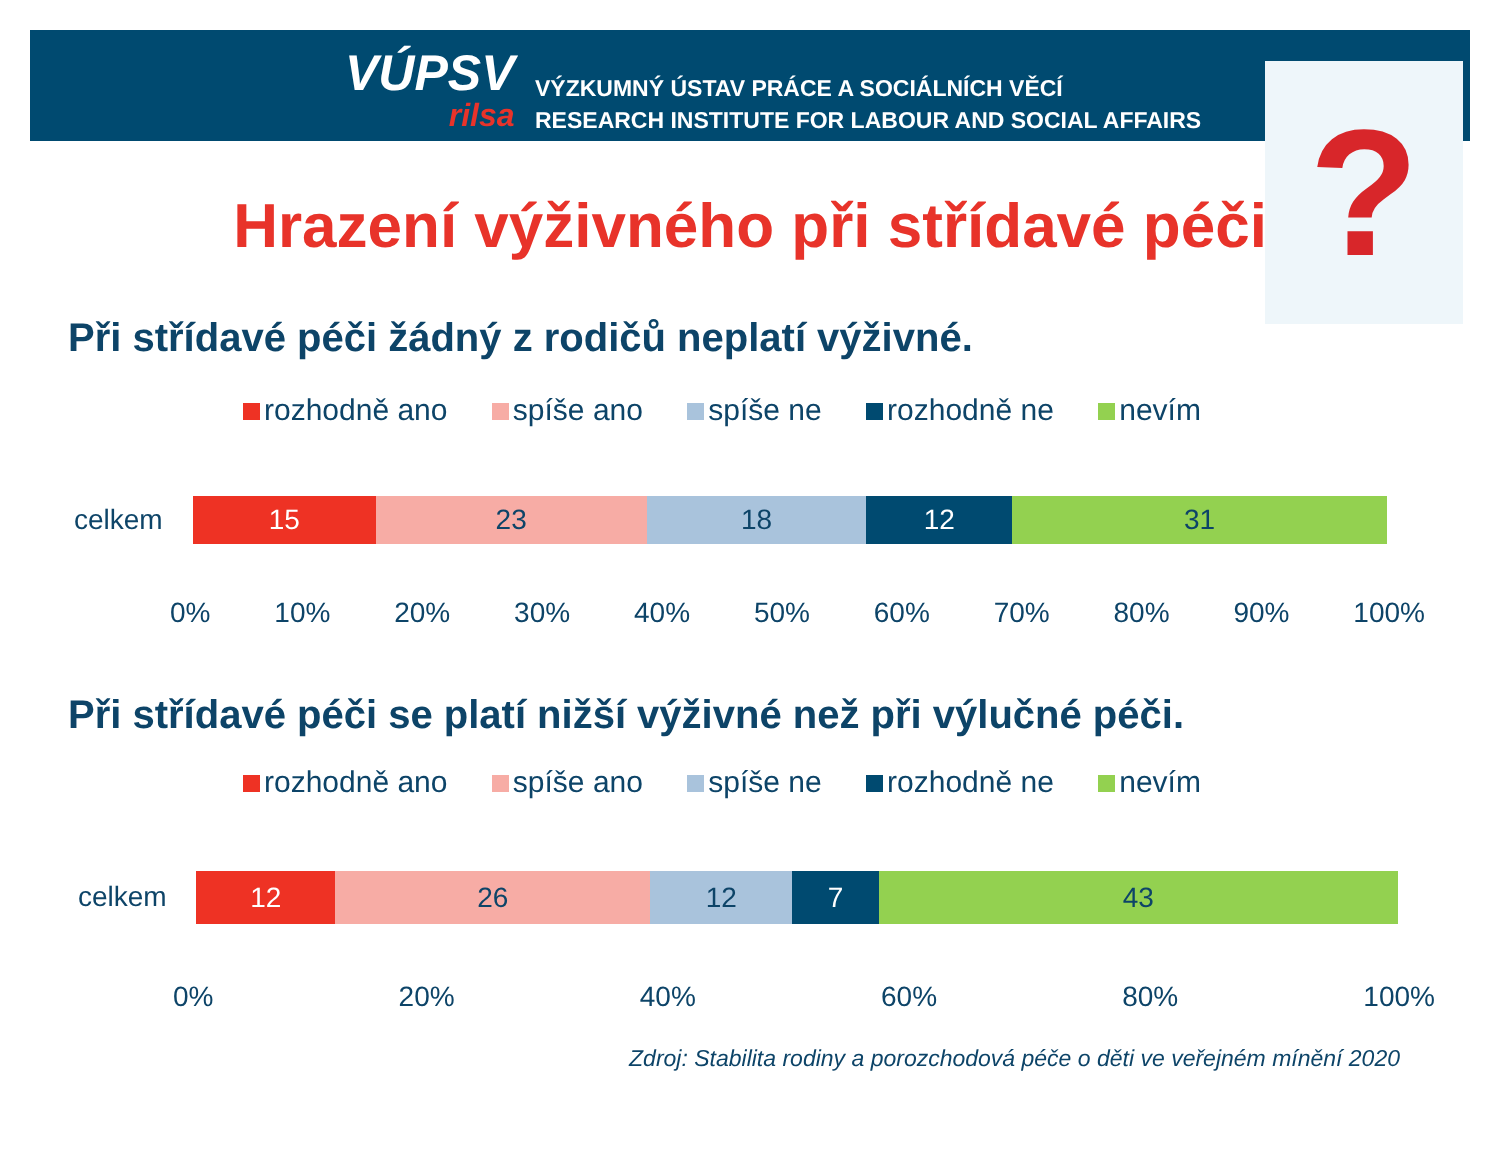VÚPSV
rilsa
VÝZKUMNÝ ÚSTAV PRÁCE A SOCIÁLNÍCH VĚCÍ
RESEARCH INSTITUTE FOR LABOUR AND SOCIAL AFFAIRS
?
Hrazení výživného při střídavé péči
Při střídavé péči žádný z rodičů neplatí výživné.
rozhodně ano spíše ano spíše ne rozhodně ne nevím
celkem
15 23 18 12 31
0% 10% 20% 30% 40% 50% 60% 70% 80% 90% 100%
Při střídavé péči se platí nižší výživné než při výlučné péči.
rozhodně ano spíše ano spíše ne rozhodně ne nevím
celkem
12 26 12 7 43
0% 20% 40% 60% 80% 100%
Zdroj: Stabilita rodiny a porozchodová péče o děti ve veřejném mínění 2020